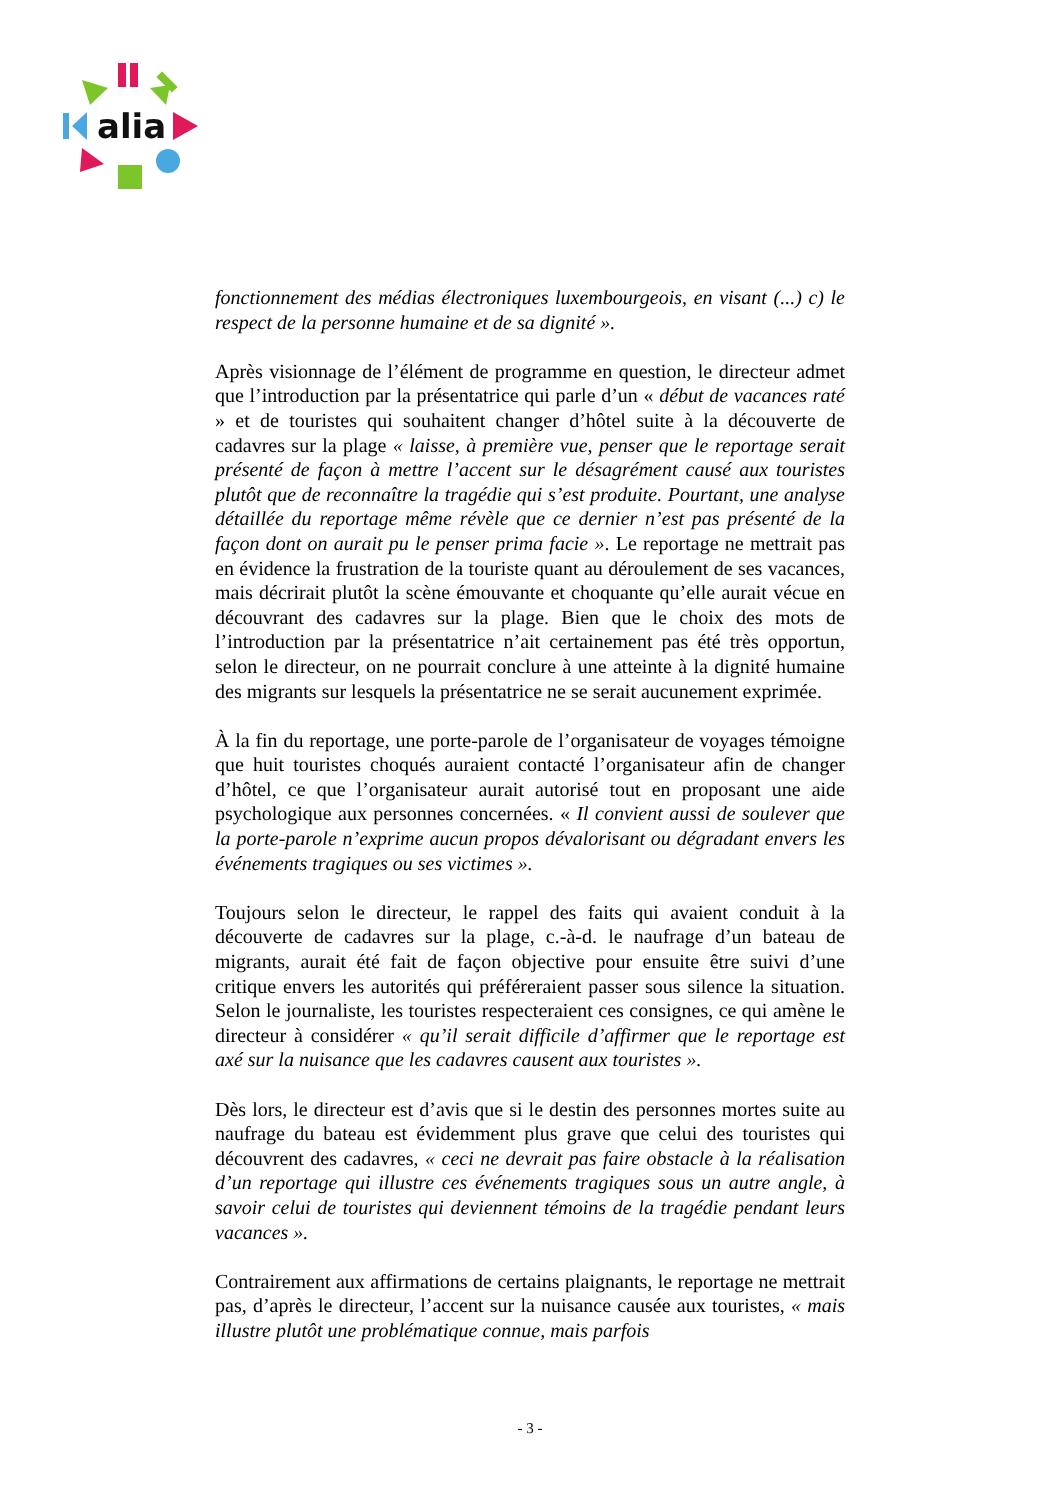alia
fonctionnement des médias électroniques luxembourgeois, en visant (...) c) le respect de la personne humaine et de sa dignité ».
Après visionnage de l’élément de programme en question, le directeur admet que l’introduction par la présentatrice qui parle d’un « début de vacances raté » et de touristes qui souhaitent changer d’hôtel suite à la découverte de cadavres sur la plage « laisse, à première vue, penser que le reportage serait présenté de façon à mettre l’accent sur le désagrément causé aux touristes plutôt que de reconnaître la tragédie qui s’est produite. Pourtant, une analyse détaillée du reportage même révèle que ce dernier n’est pas présenté de la façon dont on aurait pu le penser prima facie ». Le reportage ne mettrait pas en évidence la frustration de la touriste quant au déroulement de ses vacances, mais décrirait plutôt la scène émouvante et choquante qu’elle aurait vécue en découvrant des cadavres sur la plage. Bien que le choix des mots de l’introduction par la présentatrice n’ait certainement pas été très opportun, selon le directeur, on ne pourrait conclure à une atteinte à la dignité humaine des migrants sur lesquels la présentatrice ne se serait aucunement exprimée.
À la fin du reportage, une porte-parole de l’organisateur de voyages témoigne que huit touristes choqués auraient contacté l’organisateur afin de changer d’hôtel, ce que l’organisateur aurait autorisé tout en proposant une aide psychologique aux personnes concernées. « Il convient aussi de soulever que la porte-parole n’exprime aucun propos dévalorisant ou dégradant envers les événements tragiques ou ses victimes ».
Toujours selon le directeur, le rappel des faits qui avaient conduit à la découverte de cadavres sur la plage, c.-à-d. le naufrage d’un bateau de migrants, aurait été fait de façon objective pour ensuite être suivi d’une critique envers les autorités qui préféreraient passer sous silence la situation. Selon le journaliste, les touristes respecteraient ces consignes, ce qui amène le directeur à considérer « qu’il serait difficile d’affirmer que le reportage est axé sur la nuisance que les cadavres causent aux touristes ».
Dès lors, le directeur est d’avis que si le destin des personnes mortes suite au naufrage du bateau est évidemment plus grave que celui des touristes qui découvrent des cadavres, « ceci ne devrait pas faire obstacle à la réalisation d’un reportage qui illustre ces événements tragiques sous un autre angle, à savoir celui de touristes qui deviennent témoins de la tragédie pendant leurs vacances ».
Contrairement aux affirmations de certains plaignants, le reportage ne mettrait pas, d’après le directeur, l’accent sur la nuisance causée aux touristes, « mais illustre plutôt une problématique connue, mais parfois
- 3 -